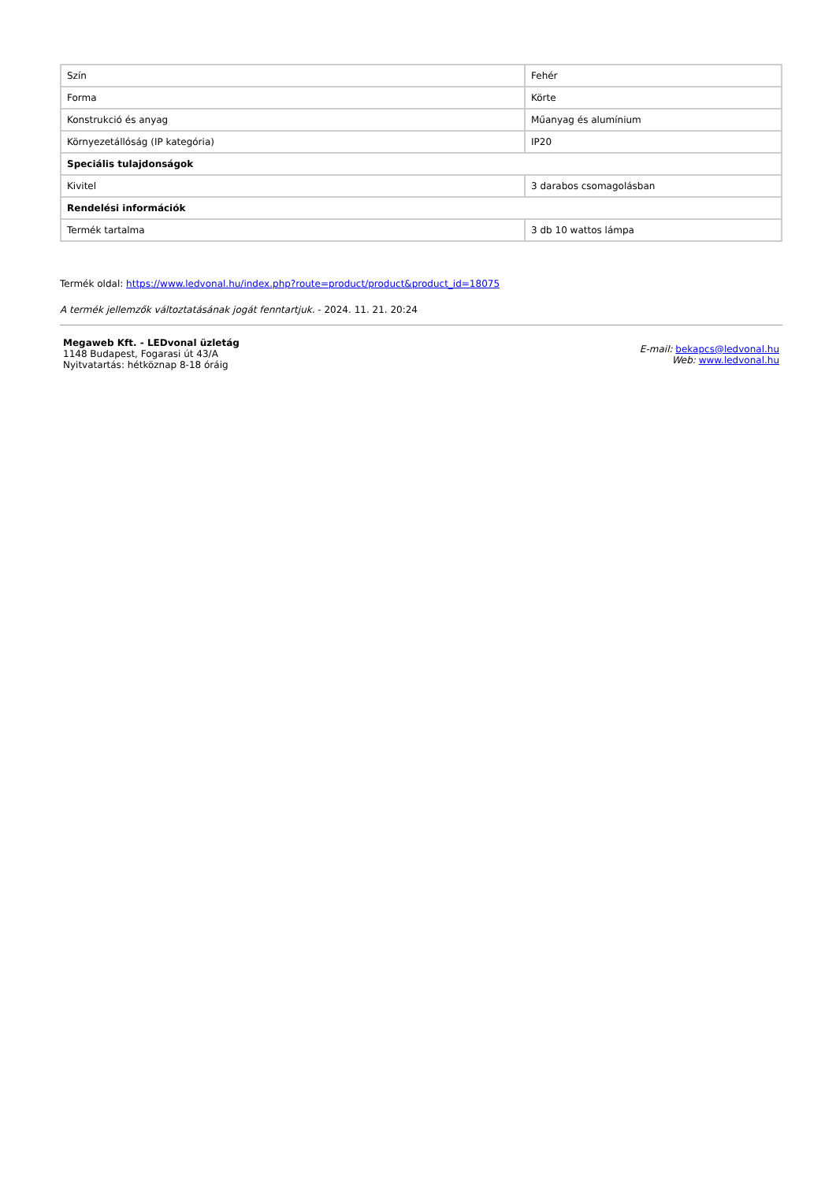| Szín | Fehér |
| Forma | Körte |
| Konstrukció és anyag | Műanyag és alumínium |
| Környezetállóság (IP kategória) | IP20 |
| Speciális tulajdonságok | |
| Kivitel | 3 darabos csomagolásban |
| Rendelési információk | |
| Termék tartalma | 3 db 10 wattos lámpa |
Termék oldal: https://www.ledvonal.hu/index.php?route=product/product&product_id=18075
A termék jellemzők változtatásának jogát fenntartjuk. - 2024. 11. 21. 20:24
Megaweb Kft. - LEDvonal üzletág
1148 Budapest, Fogarasi út 43/A
Nyitvatartás: hétköznap 8-18 óráig
E-mail: bekapcs@ledvonal.hu
Web: www.ledvonal.hu